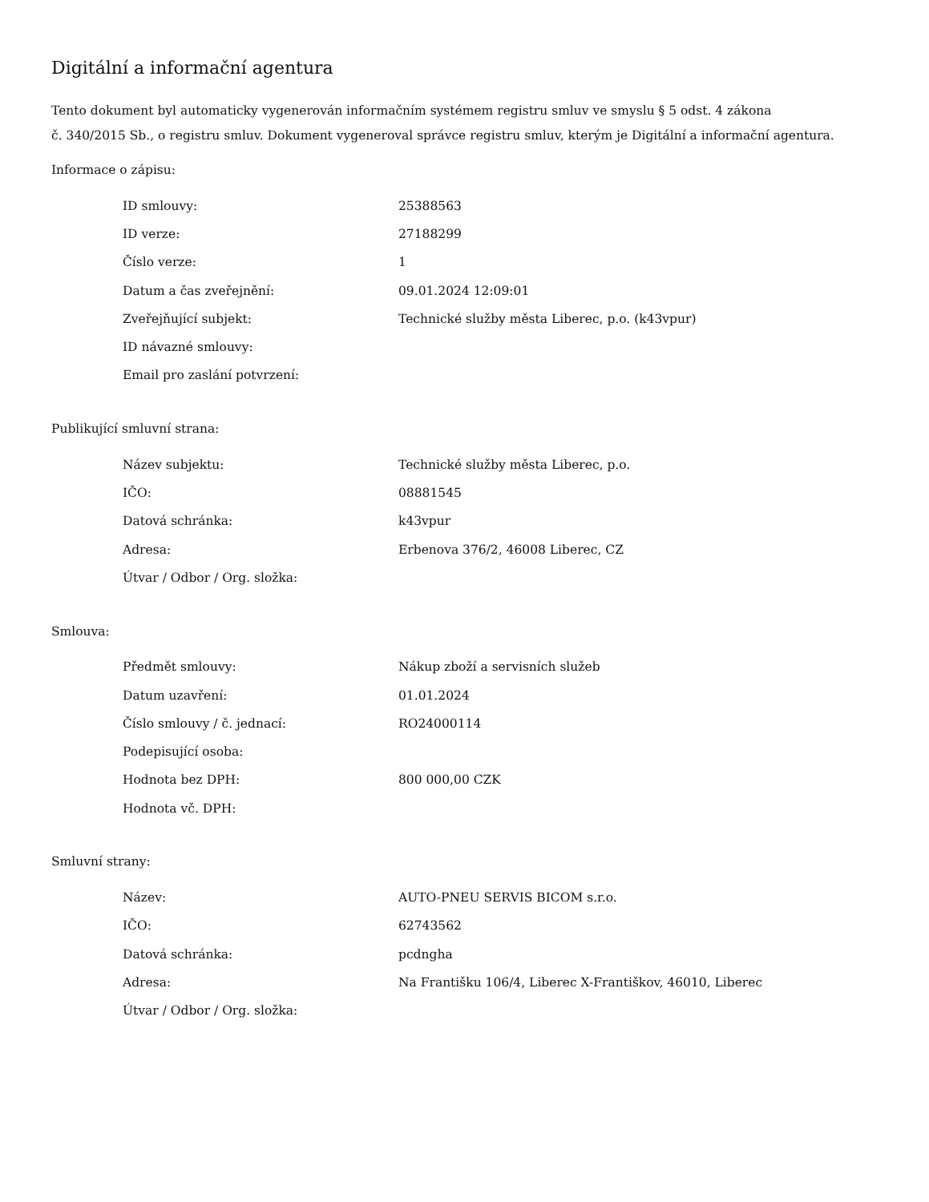Digitální a informační agentura
Tento dokument byl automaticky vygenerován informačním systémem registru smluv ve smyslu § 5 odst. 4 zákona
č. 340/2015 Sb., o registru smluv. Dokument vygeneroval správce registru smluv, kterým je Digitální a informační agentura.
Informace o zápisu:
| ID smlouvy: | 25388563 |
| ID verze: | 27188299 |
| Číslo verze: | 1 |
| Datum a čas zveřejnění: | 09.01.2024 12:09:01 |
| Zveřejňující subjekt: | Technické služby města Liberec, p.o. (k43vpur) |
| ID návazné smlouvy: | |
| Email pro zaslání potvrzení: | |
Publikující smluvní strana:
| Název subjektu: | Technické služby města Liberec, p.o. |
| IČO: | 08881545 |
| Datová schránka: | k43vpur |
| Adresa: | Erbenova 376/2, 46008 Liberec, CZ |
| Útvar / Odbor / Org. složka: | |
Smlouva:
| Předmět smlouvy: | Nákup zboží a servisních služeb |
| Datum uzavření: | 01.01.2024 |
| Číslo smlouvy / č. jednací: | RO24000114 |
| Podepisující osoba: | |
| Hodnota bez DPH: | 800 000,00 CZK |
| Hodnota vč. DPH: | |
Smluvní strany:
| Název: | AUTO-PNEU SERVIS BICOM s.r.o. |
| IČO: | 62743562 |
| Datová schránka: | pcdngha |
| Adresa: | Na Františku 106/4, Liberec X-Františkov, 46010, Liberec |
| Útvar / Odbor / Org. složka: | |